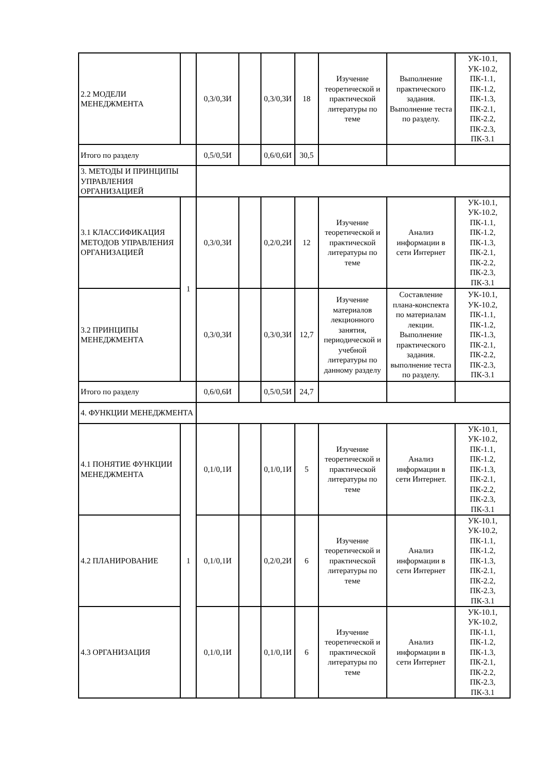| 2.2 МОДЕЛИ МЕНЕДЖМЕНТА | | 0,3/0,3И | | 0,3/0,3И | 18 | Изучение теоретической и практической литературы по теме | Выполнение практического задания. Выполнение теста по разделу. | УК-10.1, УК-10.2, ПК-1.1, ПК-1.2, ПК-1.3, ПК-2.1, ПК-2.2, ПК-2.3, ПК-3.1 |
| Итого по разделу | | 0,5/0,5И | | 0,6/0,6И | 30,5 | | | |
| 3. МЕТОДЫ И ПРИНЦИПЫ УПРАВЛЕНИЯ ОРГАНИЗАЦИЕЙ | | | | | | | | |
| 3.1 КЛАССИФИКАЦИЯ МЕТОДОВ УПРАВЛЕНИЯ ОРГАНИЗАЦИЕЙ | 1 | 0,3/0,3И | | 0,2/0,2И | 12 | Изучение теоретической и практической литературы по теме | Анализ информации в сети Интернет | УК-10.1, УК-10.2, ПК-1.1, ПК-1.2, ПК-1.3, ПК-2.1, ПК-2.2, ПК-2.3, ПК-3.1 |
| 3.2 ПРИНЦИПЫ МЕНЕДЖМЕНТА | | 0,3/0,3И | | 0,3/0,3И | 12,7 | Изучение материалов лекционного занятия, периодической и учебной литературы по данному разделу | Составление плана-конспекта по материалам лекции. Выполнение практического задания. выполнение теста по разделу. | УК-10.1, УК-10.2, ПК-1.1, ПК-1.2, ПК-1.3, ПК-2.1, ПК-2.2, ПК-2.3, ПК-3.1 |
| Итого по разделу | | 0,6/0,6И | | 0,5/0,5И | 24,7 | | | |
| 4. ФУНКЦИИ МЕНЕДЖМЕНТА | | | | | | | | |
| 4.1 ПОНЯТИЕ ФУНКЦИИ МЕНЕДЖМЕНТА | 1 | 0,1/0,1И | | 0,1/0,1И | 5 | Изучение теоретической и практической литературы по теме | Анализ информации в сети Интернет. | УК-10.1, УК-10.2, ПК-1.1, ПК-1.2, ПК-1.3, ПК-2.1, ПК-2.2, ПК-2.3, ПК-3.1 |
| 4.2 ПЛАНИРОВАНИЕ | | 0,1/0,1И | | 0,2/0,2И | 6 | Изучение теоретической и практической литературы по теме | Анализ информации в сети Интернет | УК-10.1, УК-10.2, ПК-1.1, ПК-1.2, ПК-1.3, ПК-2.1, ПК-2.2, ПК-2.3, ПК-3.1 |
| 4.3 ОРГАНИЗАЦИЯ | | 0,1/0,1И | | 0,1/0,1И | 6 | Изучение теоретической и практической литературы по теме | Анализ информации в сети Интернет | УК-10.1, УК-10.2, ПК-1.1, ПК-1.2, ПК-1.3, ПК-2.1, ПК-2.2, ПК-2.3, ПК-3.1 |